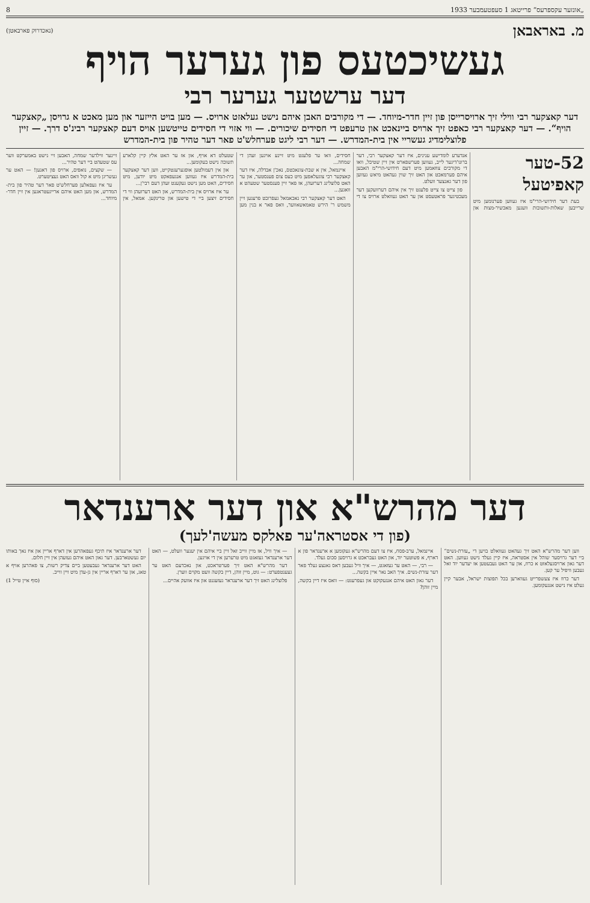„אונזער עקספרעס“ פרייטאג 1 סעפטעמבער 1933 8
מ. באראבאן (נאכדרוק פארבאטן)
געשיכטעס פון גערער הויף
דער ערשטער גערער רבי
דער קאצקער רבי ווילי זיך ארויסרייסן פון זיין חדר-מיוחד. — די מקורבים האבן איהם נישט געלאזט ארויס. — מען בויט הייזער און מען מאכט א גרויסן „קאצקער הויף“. — דער קאצקער רבי כאפט זיך ארויס ביינאכט און טרעפט די חסידים שיכורים. — ווי אזוי די חסידים טייטשען אויס דעם קאצקער רבינ'ס דרך. — זיין פלוצלימדיג געשריי אין בית-המדרש. — דער רבי ליגט פערחלש'ט פאר דער טהיר פון בית-המדרש
52-טער קאפיטעל
בעת דער חידושי-הרי"מ איז געווען פערנומען מיט שרייבען שאלות-ותשובות וועגען מאכשיר-מצות און אנדערע לומדישע ענינים, איז דער קאצקער רבי, דער ברונו'דיגער לייב, געווען פערשפארט אין זיין שטיבל, וואו די מקורבים צוזאמען מיט דעם חידושי-הרי"מ האבען איהם פערמאכט און האט זיך שוין געהאט מיאש געווען פון דער גאנצער וועלט.
פון צייט צו צייט פלעגט זיך אין איהם דערוועקען דער מעכטיגער פראטעסט און ער האט געוואלט ארויס צו די חסידים, וואו ער פלעגט מיט זיינע אויגען זעהן די שמחה...
איינמאל, אין א שבת-צונאכטס, נאכ'ן אבדלה, איז דער קאצקער רבי צוגעלאפען מיט כעס צום פענסטער, און ער האט פלוצלינג דערזעהן, אז פאר זיין פענסטער שטעהט א וואגען...
האט דער קאצקער רבי נאכאמאל געפרובט פרעגען זיין משמש ר' הירש טאמאשאווער, וואס פאר א בנין מען שטעלט דא אויף, און אז ער האט אלץ קיין קלארע תשובה נישט בעקומען...
און אין דעמולטען אופגערעגטקייט, ווען דער קאצקער בית-המדרש איז געווען אנגעפאקט מיט יודען, מיט חסידים, האט מען נישט געקענט זעהן דעם רבי'ן...
ער איז ארויס אין בית-המדרש, און האט דערזעהן ווי די חסידים זיצען ביי די טישען און טרינקען. אמאל, אין זיינער ווילדער שמחה, האבען זיי נישט באמערקט ווער עס שטעהט ביי דער טהיר...
— שקצים, נואפים, ארויס פון דאנען! — האט ער געשריגן מיט א קול וואס האט געציטערט.
ער איז געפאלען פערחלש'ט פאר דער טהיר פון בית-המדרש, און מען האט איהם ארייגעטראגען אין זיין חדר-מיוחד...
דער מהרש"א און דער ארענדאר
(פון די אסטראה'ער פאלקס מעשה'לעך)
ווען דער מהרש"א האט זיך געהאט געוואלט בויען די „עזרת-נשים“ ביי דער גרויסער שוהל אין אסטראה, איז קיין געלד נישט געווען. האט דער גאון ארויסגעלאזט א כרוז, און ער האט געבעטען אז יעדער יוד זאל געבען וויפיל ער קען.
דער כרוז איז צעשפרייט געווארען בכל תפוצות ישראל, אבער קיין געלט איז נישט אנגעקומען.
איינמאל, ערב-פסח, איז צו דעם מהרש"א געקומען א ארענדאר פון א דארף, א פשוטער יוד, און האט געבראכט א גרויסען סכום געלד.
— רבי, — האט ער געזאגט, — איך וויל געבען דאס גאנצע געלד פאר דער עזרת-נשים. איך האב נאר איין בקשה...
דער גאון האט איהם אנגעקוקט און געפרעגט: — וואס איז דיין בקשה, מיין זוהן?
— איך וויל, אז מיין ווייב זאל זיין ביי איהם אין יענער וועלט, — האט דער ארענדאר געזאגט מיט טרערען אין די אויגען.
דער מהרש"א האט זיך פערטראכט, און נאכדעם האט ער געענטפערט: — גוט, מיין זוהן, דיין בקשה וועט מקוים ווערן.
פלוצלינג האט זיך דער ארענדאר געזעגנט און איז אוועק אהיים...
דער ארענדאר איז תיכף געפאהרען אין דארף אריין און איז נאך באותו יום געשטארבען. דער גאון האט איהם געזעהן אין זיין חלום.
האט דער ארענדאר געבעטען ביים צדיק רשות, צו פאהרען אויף א טאג, און ער דארף אריין אין גן-עדן מיט זיין ווייב.
(סוף איין טייל 1)